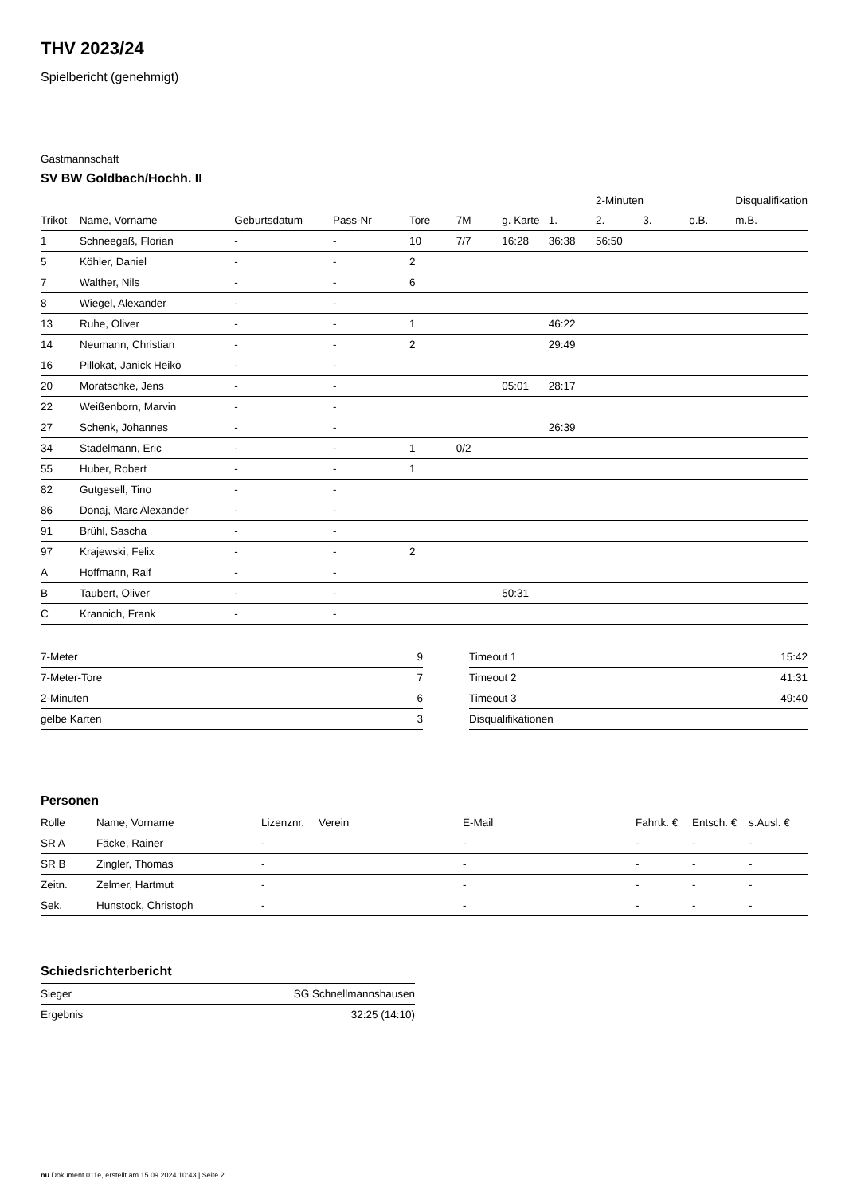THV 2023/24
Spielbericht (genehmigt)
Gastmannschaft
SV BW Goldbach/Hochh. II
| | | | | | | | | 2-Minuten | | | Disqualifikation |
| --- | --- | --- | --- | --- | --- | --- | --- | --- | --- | --- | --- |
| Trikot | Name, Vorname | Geburtsdatum | Pass-Nr | Tore | 7M | g. Karte | 1. | 2. | 3. | o.B. | m.B. |
| 1 | Schneegaß, Florian | - | - | 10 | 7/7 | 16:28 | 36:38 | 56:50 | | | |
| 5 | Köhler, Daniel | - | - | 2 | | | | | | | |
| 7 | Walther, Nils | - | - | 6 | | | | | | | |
| 8 | Wiegel, Alexander | - | - | | | | | | | | |
| 13 | Ruhe, Oliver | - | - | 1 | | | 46:22 | | | | |
| 14 | Neumann, Christian | - | - | 2 | | | 29:49 | | | | |
| 16 | Pillokat, Janick Heiko | - | - | | | | | | | | |
| 20 | Moratschke, Jens | - | - | | | 05:01 | 28:17 | | | | |
| 22 | Weißenborn, Marvin | - | - | | | | | | | | |
| 27 | Schenk, Johannes | - | - | | | | 26:39 | | | | |
| 34 | Stadelmann, Eric | - | - | 1 | 0/2 | | | | | | |
| 55 | Huber, Robert | - | - | 1 | | | | | | | |
| 82 | Gutgesell, Tino | - | - | | | | | | | | |
| 86 | Donaj, Marc Alexander | - | - | | | | | | | | |
| 91 | Brühl, Sascha | - | - | | | | | | | | |
| 97 | Krajewski, Felix | - | - | 2 | | | | | | | |
| A | Hoffmann, Ralf | - | - | | | | | | | | |
| B | Taubert, Oliver | - | - | | | 50:31 | | | | | |
| C | Krannich, Frank | - | - | | | | | | | | |
| 7-Meter | 9 |
| 7-Meter-Tore | 7 |
| 2-Minuten | 6 |
| gelbe Karten | 3 |
| Timeout 1 | 15:42 |
| Timeout 2 | 41:31 |
| Timeout 3 | 49:40 |
| Disqualifikationen | |
Personen
| Rolle | Name, Vorname | Lizenznr. | Verein | E-Mail | Fahrtk. € | Entsch. € | s.Ausl. € |
| --- | --- | --- | --- | --- | --- | --- | --- |
| SR A | Fäcke, Rainer | - | | - | - | - | - |
| SR B | Zingler, Thomas | - | | - | - | - | - |
| Zeitn. | Zelmer, Hartmut | - | | - | - | - | - |
| Sek. | Hunstock, Christoph | - | | - | - | - | - |
Schiedsrichterbericht
| Sieger | SG Schnellmannshausen |
| Ergebnis | 32:25 (14:10) |
nu.Dokument 011e, erstellt am 15.09.2024 10:43 | Seite 2